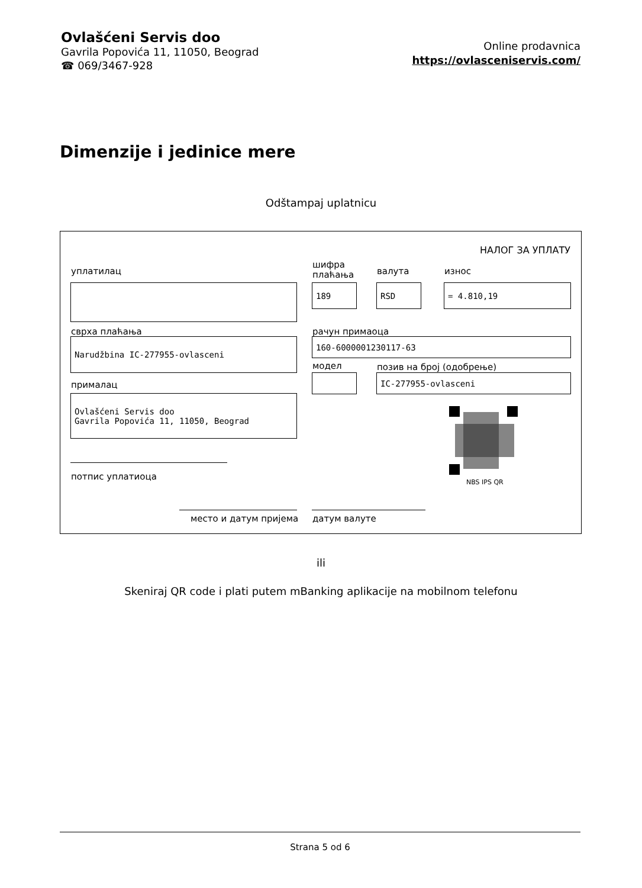Ovlašćeni Servis doo
Gavrila Popovića 11, 11050, Beograd
☎ 069/3467-928
Online prodavnica
https://ovlasceniservis.com/
Dimenzije i jedinice mere
Odštampaj uplatnicu
НАЛОГ ЗА УПЛАТУ
уплатилац
шифра
плаћања
валута износ
189 RSD = 4.810,19
сврха плаћања рачун примаоца
Narudžbina IC-277955-ovlasceni 160-6000001230117-63
модел позив на број (одобрење)
IC-277955-ovlasceni
прималац
Ovlašćeni Servis doo
Gavrila Popovića 11, 11050, Beograd
NBS IPS QR
потпис уплатиоца
место и датум пријема датум валуте
ili
Skeniraj QR code i plati putem mBanking aplikacije na mobilnom telefonu
Strana 5 od 6